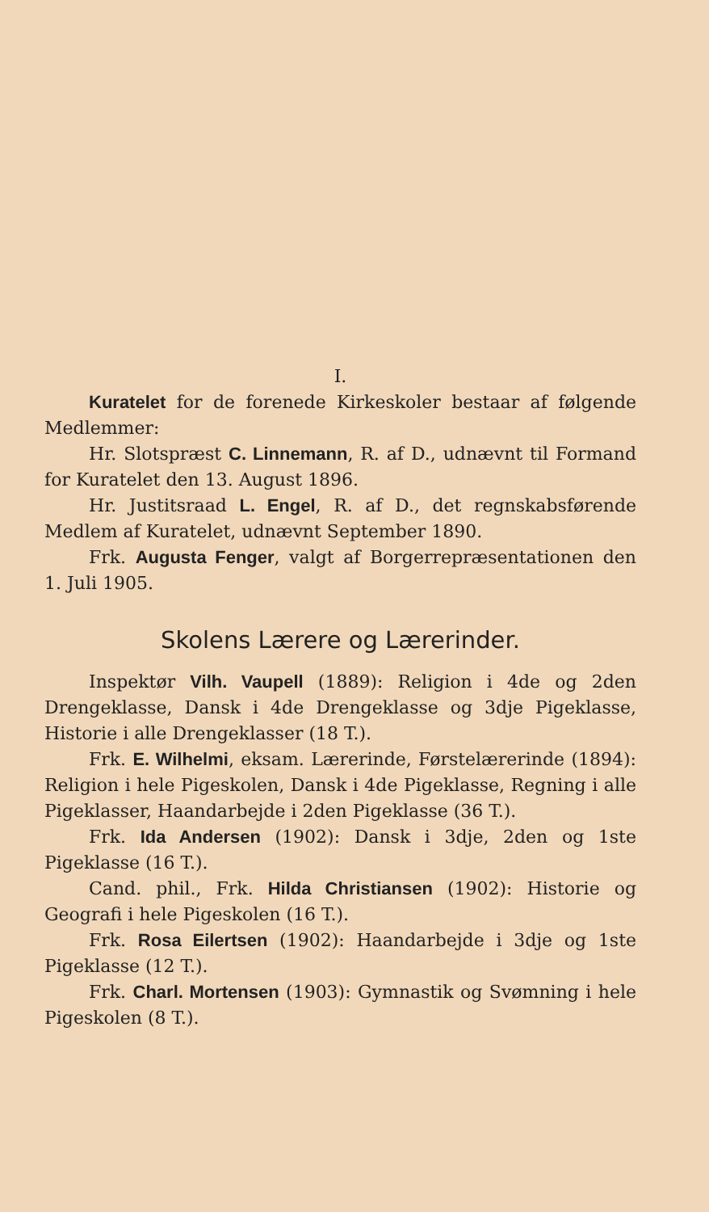I.
Kuratelet for de forenede Kirkeskoler bestaar af følgende Medlemmer:
Hr. Slotspræst C. Linnemann, R. af D., udnævnt til Formand for Kuratelet den 13. August 1896.
Hr. Justitsraad L. Engel, R. af D., det regnskabsførende Medlem af Kuratelet, udnævnt September 1890.
Frk. Augusta Fenger, valgt af Borgerrepræsentationen den 1. Juli 1905.
Skolens Lærere og Lærerinder.
Inspektør Vilh. Vaupell (1889): Religion i 4de og 2den Drengeklasse, Dansk i 4de Drengeklasse og 3dje Pigeklasse, Historie i alle Drengeklasser (18 T.).
Frk. E. Wilhelmi, eksam. Lærerinde, Førstelærerinde (1894): Religion i hele Pigeskolen, Dansk i 4de Pigeklasse, Regning i alle Pigeklasser, Haandarbejde i 2den Pigeklasse (36 T.).
Frk. Ida Andersen (1902): Dansk i 3dje, 2den og 1ste Pigeklasse (16 T.).
Cand. phil., Frk. Hilda Christiansen (1902): Historie og Geografi i hele Pigeskolen (16 T.).
Frk. Rosa Eilertsen (1902): Haandarbejde i 3dje og 1ste Pigeklasse (12 T.).
Frk. Charl. Mortensen (1903): Gymnastik og Svømning i hele Pigeskolen (8 T.).